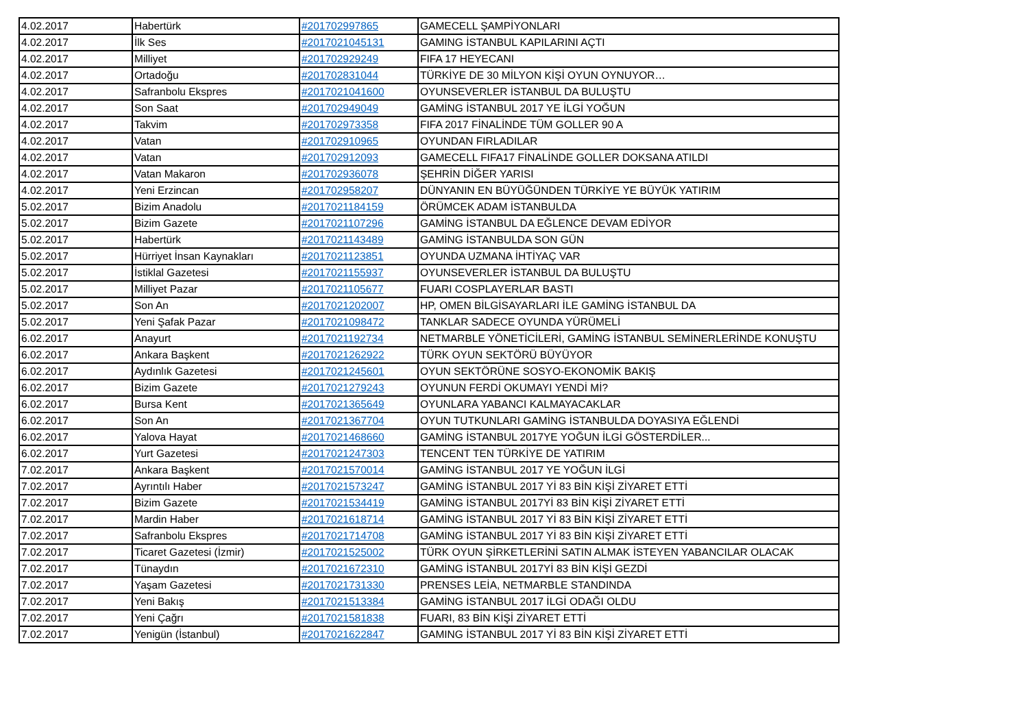| 4.02.2017 | Habertürk | #201702997865 | GAMECELL ŞAMPİYONLARI |
| 4.02.2017 | İlk Ses | #2017021045131 | GAMING İSTANBUL KAPILARINI AÇTI |
| 4.02.2017 | Milliyet | #201702929249 | FIFA 17 HEYECANI |
| 4.02.2017 | Ortadoğu | #201702831044 | TÜRKİYE DE 30 MİLYON KİŞİ OYUN OYNUYOR… |
| 4.02.2017 | Safranbolu Ekspres | #2017021041600 | OYUNSEVERLER İSTANBUL DA BULUŞTU |
| 4.02.2017 | Son Saat | #201702949049 | GAMİNG İSTANBUL 2017 YE İLGİ YOĞUN |
| 4.02.2017 | Takvim | #201702973358 | FIFA 2017 FİNALİNDE TÜM GOLLER 90 A |
| 4.02.2017 | Vatan | #201702910965 | OYUNDAN FIRLADILAR |
| 4.02.2017 | Vatan | #201702912093 | GAMECELL FIFA17 FİNALİNDE GOLLER DOKSANA ATILDI |
| 4.02.2017 | Vatan Makaron | #201702936078 | ŞEHRİN DİĞER YARISI |
| 4.02.2017 | Yeni Erzincan | #201702958207 | DÜNYANIN EN BÜYÜĞÜNDEN TÜRKİYE YE BÜYÜK YATIRIM |
| 5.02.2017 | Bizim Anadolu | #2017021184159 | ÖRÜMCEK ADAM İSTANBULDA |
| 5.02.2017 | Bizim Gazete | #2017021107296 | GAMİNG İSTANBUL DA EĞLENCE DEVAM EDİYOR |
| 5.02.2017 | Habertürk | #2017021143489 | GAMİNG İSTANBULDA SON GÜN |
| 5.02.2017 | Hürriyet İnsan Kaynakları | #2017021123851 | OYUNDA UZMANA İHTİYAÇ VAR |
| 5.02.2017 | İstiklal Gazetesi | #2017021155937 | OYUNSEVERLER İSTANBUL DA BULUŞTU |
| 5.02.2017 | Milliyet Pazar | #2017021105677 | FUARI COSPLAYERLAR BASTI |
| 5.02.2017 | Son An | #2017021202007 | HP, OMEN BİLGİSAYARLARI İLE GAMİNG İSTANBUL DA |
| 5.02.2017 | Yeni Şafak Pazar | #2017021098472 | TANKLAR SADECE OYUNDA YÜRÜMELİ |
| 6.02.2017 | Anayurt | #2017021192734 | NETMARBLE YÖNETİCİLERİ, GAMİNG İSTANBUL SEMİNERLERİNDE KONUŞTU |
| 6.02.2017 | Ankara Başkent | #2017021262922 | TÜRK OYUN SEKTÖRÜ BÜYÜYOR |
| 6.02.2017 | Aydınlık Gazetesi | #2017021245601 | OYUN SEKTÖRÜNE SOSYO-EKONOMİK BAKIŞ |
| 6.02.2017 | Bizim Gazete | #2017021279243 | OYUNUN FERDİ OKUMAYI YENDİ Mİ? |
| 6.02.2017 | Bursa Kent | #2017021365649 | OYUNLARA YABANCI KALMAYACAKLAR |
| 6.02.2017 | Son An | #2017021367704 | OYUN TUTKUNLARI GAMİNG İSTANBULDA DOYASIYA EĞLENDİ |
| 6.02.2017 | Yalova Hayat | #2017021468660 | GAMİNG İSTANBUL 2017YE YOĞUN İLGİ GÖSTERDİLER... |
| 6.02.2017 | Yurt Gazetesi | #2017021247303 | TENCENT TEN TÜRKİYE DE YATIRIM |
| 7.02.2017 | Ankara Başkent | #2017021570014 | GAMİNG İSTANBUL 2017 YE YOĞUN İLGİ |
| 7.02.2017 | Ayrıntılı Haber | #2017021573247 | GAMİNG İSTANBUL 2017 Yİ 83 BİN KİŞİ ZİYARET ETTİ |
| 7.02.2017 | Bizim Gazete | #2017021534419 | GAMİNG İSTANBUL 2017Yİ 83 BİN KİŞİ ZİYARET ETTİ |
| 7.02.2017 | Mardin Haber | #2017021618714 | GAMİNG İSTANBUL 2017 Yİ 83 BİN KİŞİ ZİYARET ETTİ |
| 7.02.2017 | Safranbolu Ekspres | #2017021714708 | GAMİNG İSTANBUL 2017 Yİ 83 BİN KİŞİ ZİYARET ETTİ |
| 7.02.2017 | Ticaret Gazetesi (İzmir) | #2017021525002 | TÜRK OYUN ŞİRKETLERİNİ SATIN ALMAK İSTEYEN YABANCILAR OLACAK |
| 7.02.2017 | Tünaydın | #2017021672310 | GAMİNG İSTANBUL 2017Yİ 83 BİN KİŞİ GEZDİ |
| 7.02.2017 | Yaşam Gazetesi | #2017021731330 | PRENSES LEİA, NETMARBLE STANDINDA |
| 7.02.2017 | Yeni Bakış | #2017021513384 | GAMİNG İSTANBUL 2017 İLGİ ODAĞI OLDU |
| 7.02.2017 | Yeni Çağrı | #2017021581838 | FUARI, 83 BİN KİŞİ ZİYARET ETTİ |
| 7.02.2017 | Yenigün (İstanbul) | #2017021622847 | GAMING İSTANBUL 2017 Yİ 83 BİN KİŞİ ZİYARET ETTİ |